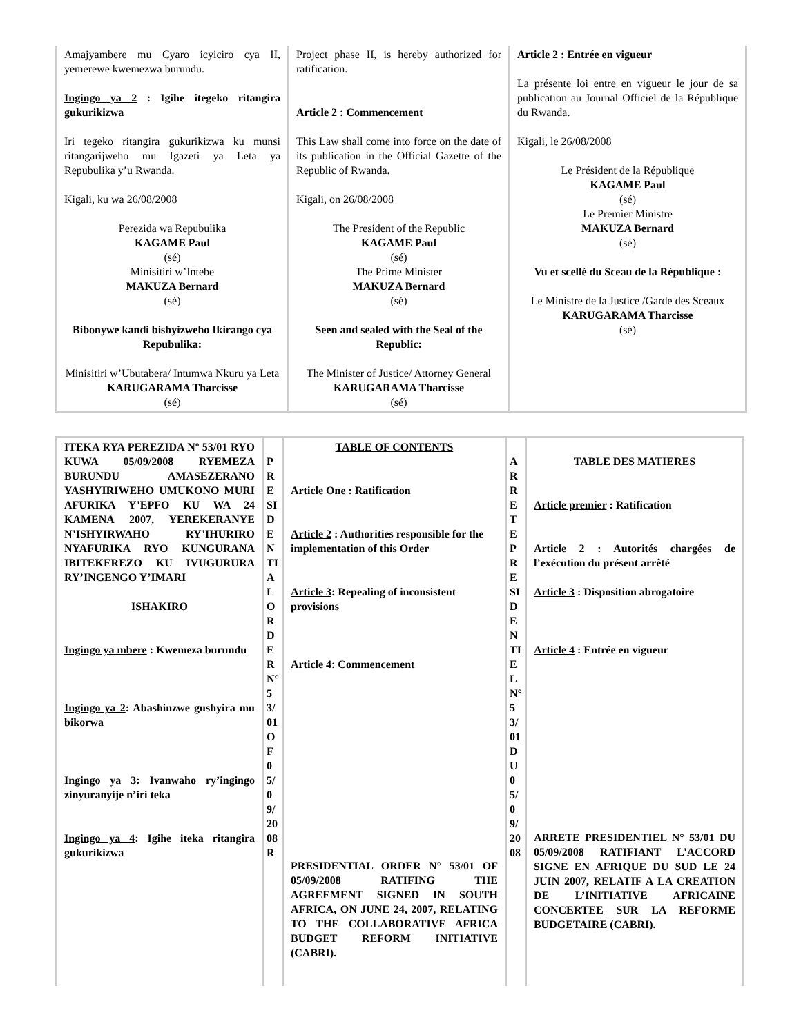| Amajyambere mu Cyaro icyiciro cya II, yemerewe kwemezwa burundu. Ingingo ya 2 : Igihe itegeko ritangira gukurikizwa Iri tegeko ritangira gukurikizwa ku munsi ritangarijweho mu Igazeti ya Leta ya Repubulika y’u Rwanda. Kigali, ku wa 26/08/2008 Perezida wa Repubulika KAGAME Paul (sé) Minisitiri w’Intebe MAKUZA Bernard (sé) Bibonywe kandi bishyizweho Ikirango cya Repubulika: Minisitiri w’Ubutabera/ Intumwa Nkuru ya Leta KARUGARAMA Tharcisse (sé) | Project phase II, is hereby authorized for ratification. Article 2 : Commencement This Law shall come into force on the date of its publication in the Official Gazette of the Republic of Rwanda. Kigali, on 26/08/2008 The President of the Republic KAGAME Paul (sé) The Prime Minister MAKUZA Bernard (sé) Seen and sealed with the Seal of the Republic: The Minister of Justice/ Attorney General KARUGARAMA Tharcisse (sé) | Article 2 : Entrée en vigueur La présente loi entre en vigueur le jour de sa publication au Journal Officiel de la République du Rwanda. Kigali, le 26/08/2008 Le Président de la République KAGAME Paul (sé) Le Premier Ministre MAKUZA Bernard (sé) Vu et scellé du Sceau de la République : Le Ministre de la Justice /Garde des Sceaux KARUGARAMA Tharcisse (sé) |
| ITEKA RYA PEREZIDA Nº 53/01 RYO KUWA 05/09/2008 RYEMEZA BURUNDU AMASEZERANO YASHYIRIWEHO UMUKONO MURI AFURIKA Y’EPFO KU WA 24 KAMENA 2007, YEREKERANYE N’ISHYIRWAHO RY’IHURIRO NYAFURIKA RYO KUNGURANA IBITEKEREZO KU IVUGURURA RY’INGENGO Y’IMARI ISHAKIRO Ingingo ya mbere : Kwemeza burundu Ingingo ya 2 : Abashinzwe gushyira mu bikorwa Ingingo ya 3 : Ivanwaho ry’ingingo zinyuranyije n’iri teka Ingingo ya 4 : Igihe iteka ritangira gukurikizwa | PRESIDENTIAL ORDER N° 53/01 OF 05/09/2008 R | TABLE OF CONTENTS Article One : Ratification Article 2 : Authorities responsible for the implementation of this Order Article 3 : Repealing of inconsistent provisions Article 4 : Commencement PRESIDENTIAL ORDER N° 53/01 OF 05/09/2008 RATIFING THE AGREEMENT SIGNED IN SOUTH AFRICA, ON JUNE 24, 2007, RELATING TO THE COLLABORATIVE AFRICA BUDGET REFORM INITIATIVE (CABRI). | ARRETE PRESIDENTIEL N° 53/01 DU 05/09/2008 | TABLE DES MATIERES Article premier : Ratification Article 2 : Autorités chargées de l’exécution du présent arrêté Article 3 : Disposition abrogatoire Article 4 : Entrée en vigueur ARRETE PRESIDENTIEL N° 53/01 DU 05/09/2008 RATIFIANT L’ACCORD SIGNE EN AFRIQUE DU SUD LE 24 JUIN 2007, RELATIF A LA CREATION DE L’INITIATIVE AFRICAINE CONCERTEE SUR LA REFORME BUDGETAIRE (CABRI). |